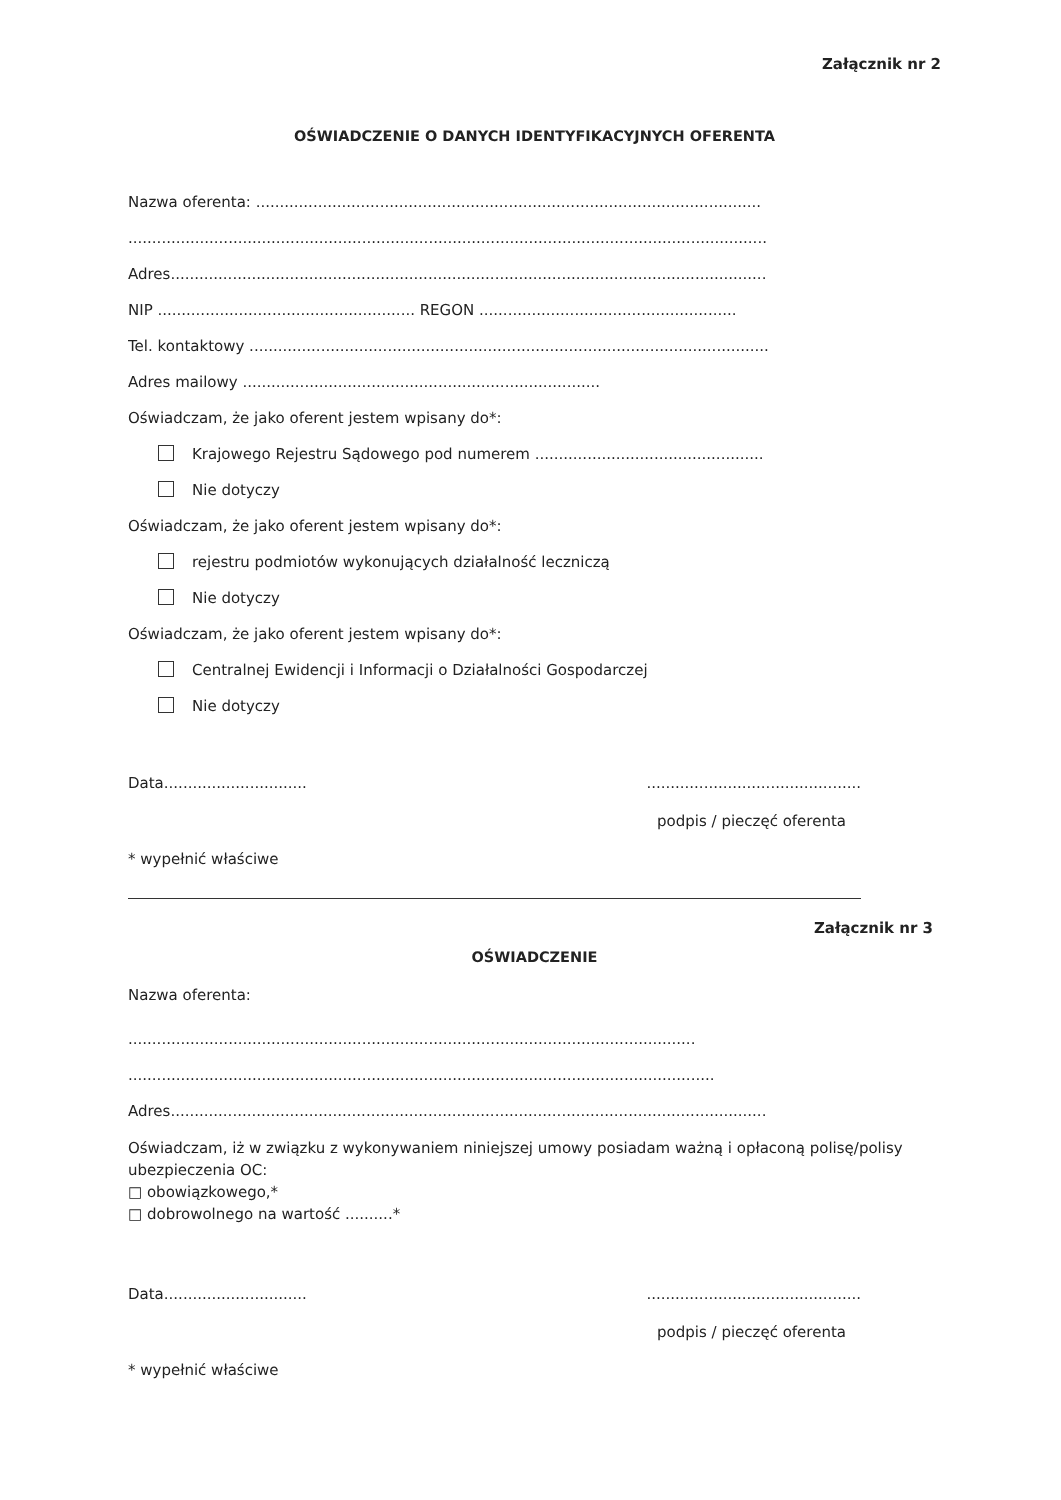Załącznik nr 2
OŚWIADCZENIE O DANYCH IDENTYFIKACYJNYCH OFERENTA
Nazwa oferenta: ..........................................................................................................
......................................................................................................................................
Adres.............................................................................................................................
NIP ...................................................... REGON ......................................................
Tel. kontaktowy .............................................................................................................
Adres mailowy ...........................................................................
Oświadczam, że jako oferent jestem wpisany do*:
Krajowego Rejestru Sądowego pod numerem ................................................
Nie dotyczy
Oświadczam, że jako oferent jestem wpisany do*:
rejestru podmiotów wykonujących działalność leczniczą
Nie dotyczy
Oświadczam, że jako oferent jestem wpisany do*:
Centralnej Ewidencji i Informacji o Działalności Gospodarczej
Nie dotyczy
Data...........................................................................
podpis / pieczęć oferenta
* wypełnić właściwe
Załącznik nr 3
OŚWIADCZENIE
Nazwa oferenta:
.......................................................................................................................
...........................................................................................................................
Adres.............................................................................................................................
Oświadczam, iż w związku z wykonywaniem niniejszej umowy posiadam ważną i opłaconą polisę/polisy ubezpieczenia OC:
□ obowiązkowego,*
□ dobrowolnego na wartość ..........*
Data...........................................................................
podpis / pieczęć oferenta
* wypełnić właściwe